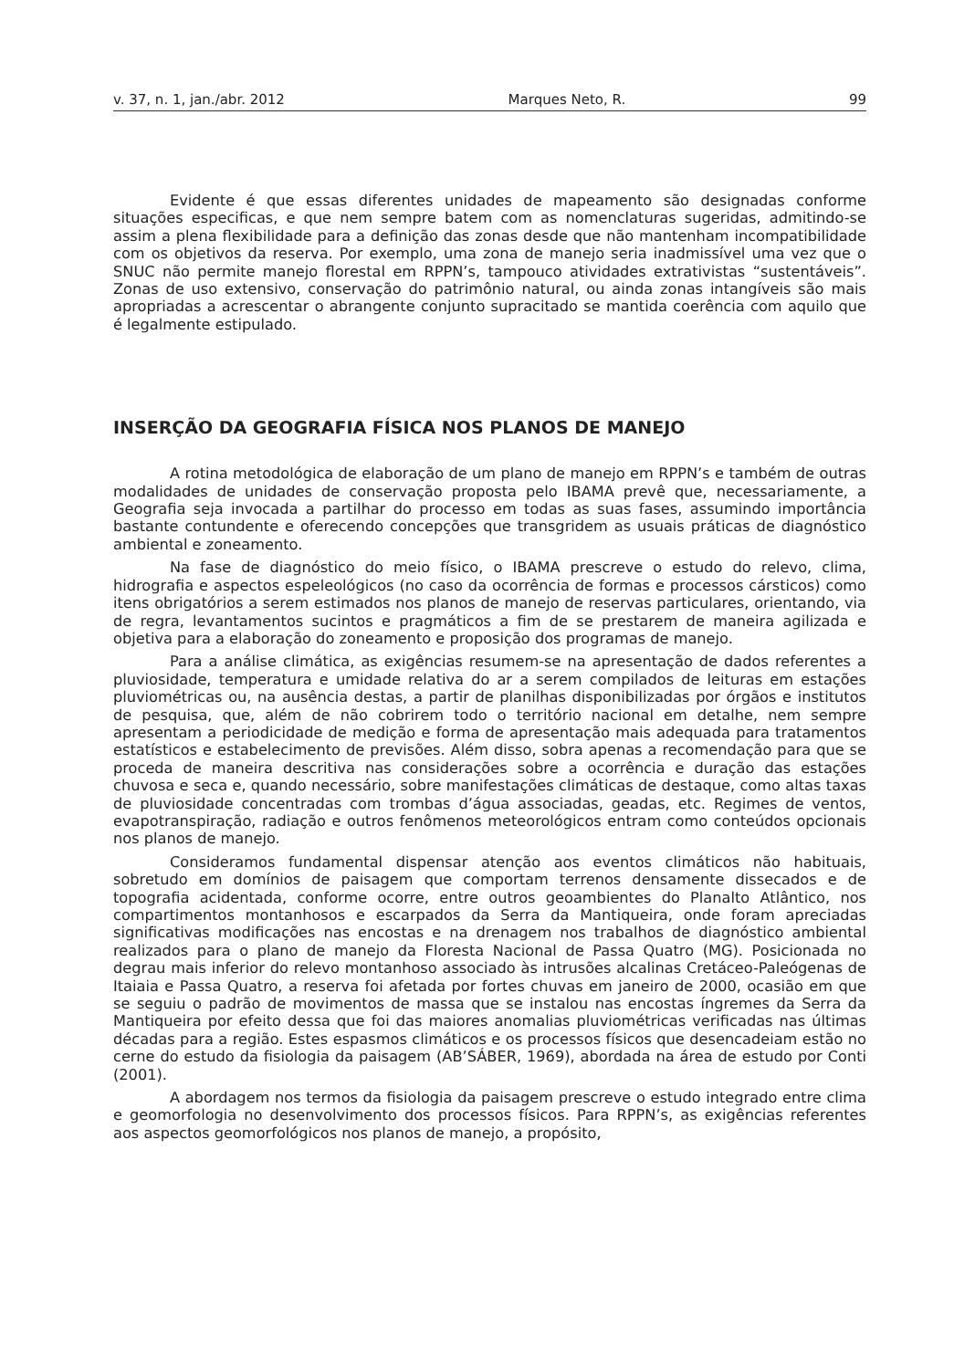v. 37, n. 1, jan./abr. 2012 Marques Neto, R. 99
Evidente é que essas diferentes unidades de mapeamento são designadas conforme situações especificas, e que nem sempre batem com as nomenclaturas sugeridas, admitindo-se assim a plena flexibilidade para a definição das zonas desde que não mantenham incompatibilidade com os objetivos da reserva. Por exemplo, uma zona de manejo seria inadmissível uma vez que o SNUC não permite manejo florestal em RPPN’s, tampouco atividades extrativistas “sustentáveis”. Zonas de uso extensivo, conservação do patrimônio natural, ou ainda zonas intangíveis são mais apropriadas a acrescentar o abrangente conjunto supracitado se mantida coerência com aquilo que é legalmente estipulado.
INSERÇÃO DA GEOGRAFIA FÍSICA NOS PLANOS DE MANEJO
A rotina metodológica de elaboração de um plano de manejo em RPPN’s e também de outras modalidades de unidades de conservação proposta pelo IBAMA prevê que, necessariamente, a Geografia seja invocada a partilhar do processo em todas as suas fases, assumindo importância bastante contundente e oferecendo concepções que transgridem as usuais práticas de diagnóstico ambiental e zoneamento.
Na fase de diagnóstico do meio físico, o IBAMA prescreve o estudo do relevo, clima, hidrografia e aspectos espeleológicos (no caso da ocorrência de formas e processos cársticos) como itens obrigatórios a serem estimados nos planos de manejo de reservas particulares, orientando, via de regra, levantamentos sucintos e pragmáticos a fim de se prestarem de maneira agilizada e objetiva para a elaboração do zoneamento e proposição dos programas de manejo.
Para a análise climática, as exigências resumem-se na apresentação de dados referentes a pluviosidade, temperatura e umidade relativa do ar a serem compilados de leituras em estações pluviométricas ou, na ausência destas, a partir de planilhas disponibilizadas por órgãos e institutos de pesquisa, que, além de não cobrirem todo o território nacional em detalhe, nem sempre apresentam a periodicidade de medição e forma de apresentação mais adequada para tratamentos estatísticos e estabelecimento de previsões. Além disso, sobra apenas a recomendação para que se proceda de maneira descritiva nas considerações sobre a ocorrência e duração das estações chuvosa e seca e, quando necessário, sobre manifestações climáticas de destaque, como altas taxas de pluviosidade concentradas com trombas d’água associadas, geadas, etc. Regimes de ventos, evapotranspiração, radiação e outros fenômenos meteorológicos entram como conteúdos opcionais nos planos de manejo.
Consideramos fundamental dispensar atenção aos eventos climáticos não habituais, sobretudo em domínios de paisagem que comportam terrenos densamente dissecados e de topografia acidentada, conforme ocorre, entre outros geoambientes do Planalto Atlântico, nos compartimentos montanhosos e escarpados da Serra da Mantiqueira, onde foram apreciadas significativas modificações nas encostas e na drenagem nos trabalhos de diagnóstico ambiental realizados para o plano de manejo da Floresta Nacional de Passa Quatro (MG). Posicionada no degrau mais inferior do relevo montanhoso associado às intrusões alcalinas Cretáceo-Paleógenas de Itaiaia e Passa Quatro, a reserva foi afetada por fortes chuvas em janeiro de 2000, ocasião em que se seguiu o padrão de movimentos de massa que se instalou nas encostas íngremes da Serra da Mantiqueira por efeito dessa que foi das maiores anomalias pluviométricas verificadas nas últimas décadas para a região. Estes espasmos climáticos e os processos físicos que desencadeiam estão no cerne do estudo da fisiologia da paisagem (AB’SÁBER, 1969), abordada na área de estudo por Conti (2001).
A abordagem nos termos da fisiologia da paisagem prescreve o estudo integrado entre clima e geomorfologia no desenvolvimento dos processos físicos. Para RPPN’s, as exigências referentes aos aspectos geomorfológicos nos planos de manejo, a propósito,